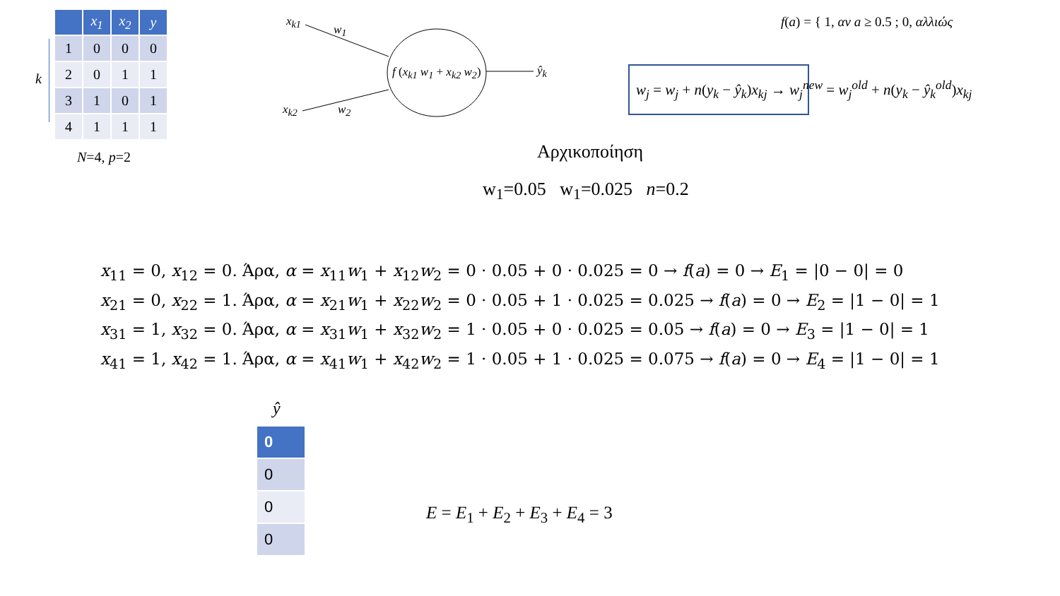| | x<sub>1</sub> | x<sub>2</sub> | y |
| --- | --- | --- | --- |
| 1 | 0 | 0 | 0 |
| 2 | 0 | 1 | 1 |
| 3 | 1 | 0 | 1 |
| 4 | 1 | 1 | 1 |
N=4, p=2
k
x<sub>k1</sub>
w<sub>1</sub>
x<sub>k2</sub> w<sub>2</sub>
f (x<sub>k1</sub> w<sub>1</sub> + x<sub>k2</sub> w<sub>2</sub>) ŷ<sub>k</sub>
f(a) = { 1, αν a ≥ 0.5 ; 0, αλλιώς
w<sub>j</sub> = w<sub>j</sub> + n(y<sub>k</sub> − ŷ<sub>k</sub>)x<sub>kj</sub> → w<sub>j</sub><sup>new</sup> = w<sub>j</sub><sup>old</sup> + n(y<sub>k</sub> − ŷ<sub>k</sub><sup>old</sup>)x<sub>kj</sub>
Αρχικοποίηση
w<sub>1</sub>=0.05 w<sub>1</sub>=0.025 n=0.2
x<sub>11</sub> = 0, x<sub>12</sub> = 0. Άρα, α = x<sub>11</sub>w<sub>1</sub> + x<sub>12</sub>w<sub>2</sub> = 0 · 0.05 + 0 · 0.025 = 0 → f(a) = 0 → E<sub>1</sub> = |0 − 0| = 0
x<sub>21</sub> = 0, x<sub>22</sub> = 1. Άρα, α = x<sub>21</sub>w<sub>1</sub> + x<sub>22</sub>w<sub>2</sub> = 0 · 0.05 + 1 · 0.025 = 0.025 → f(a) = 0 → E<sub>2</sub> = |1 − 0| = 1
x<sub>31</sub> = 1, x<sub>32</sub> = 0. Άρα, α = x<sub>31</sub>w<sub>1</sub> + x<sub>32</sub>w<sub>2</sub> = 1 · 0.05 + 0 · 0.025 = 0.05 → f(a) = 0 → E<sub>3</sub> = |1 − 0| = 1
x<sub>41</sub> = 1, x<sub>42</sub> = 1. Άρα, α = x<sub>41</sub>w<sub>1</sub> + x<sub>42</sub>w<sub>2</sub> = 1 · 0.05 + 1 · 0.025 = 0.075 → f(a) = 0 → E<sub>4</sub> = |1 − 0| = 1
ŷ
| 0 |
| 0 |
| 0 |
| 0 |
E = E<sub>1</sub> + E<sub>2</sub> + E<sub>3</sub> + E<sub>4</sub> = 3